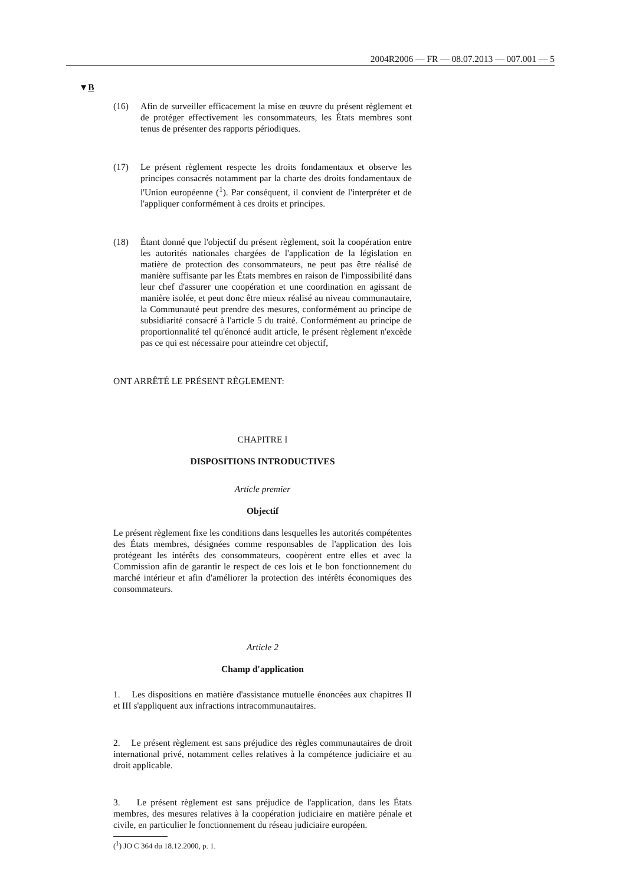2004R2006 — FR — 08.07.2013 — 007.001 — 5
▼B
(16) Afin de surveiller efficacement la mise en œuvre du présent règlement et de protéger effectivement les consommateurs, les États membres sont tenus de présenter des rapports périodiques.
(17) Le présent règlement respecte les droits fondamentaux et observe les principes consacrés notamment par la charte des droits fondamentaux de l'Union européenne (<sup>1</sup>). Par conséquent, il convient de l'interpréter et de l'appliquer conformément à ces droits et principes.
(18) Étant donné que l'objectif du présent règlement, soit la coopération entre les autorités nationales chargées de l'application de la législation en matière de protection des consommateurs, ne peut pas être réalisé de manière suffisante par les États membres en raison de l'impossibilité dans leur chef d'assurer une coopération et une coordination en agissant de manière isolée, et peut donc être mieux réalisé au niveau communautaire, la Communauté peut prendre des mesures, conformément au principe de subsidiarité consacré à l'article 5 du traité. Conformément au principe de proportionnalité tel qu'énoncé audit article, le présent règlement n'excède pas ce qui est nécessaire pour atteindre cet objectif,
ONT ARRÊTÉ LE PRÉSENT RÈGLEMENT:
CHAPITRE I
DISPOSITIONS INTRODUCTIVES
Article premier
Objectif
Le présent règlement fixe les conditions dans lesquelles les autorités compétentes des États membres, désignées comme responsables de l'application des lois protégeant les intérêts des consommateurs, coopèrent entre elles et avec la Commission afin de garantir le respect de ces lois et le bon fonctionnement du marché intérieur et afin d'améliorer la protection des intérêts économiques des consommateurs.
Article 2
Champ d'application
1. Les dispositions en matière d'assistance mutuelle énoncées aux chapitres II et III s'appliquent aux infractions intracommunautaires.
2. Le présent règlement est sans préjudice des règles communautaires de droit international privé, notamment celles relatives à la compétence judiciaire et au droit applicable.
3. Le présent règlement est sans préjudice de l'application, dans les États membres, des mesures relatives à la coopération judiciaire en matière pénale et civile, en particulier le fonctionnement du réseau judiciaire européen.
(<sup>1</sup>) JO C 364 du 18.12.2000, p. 1.